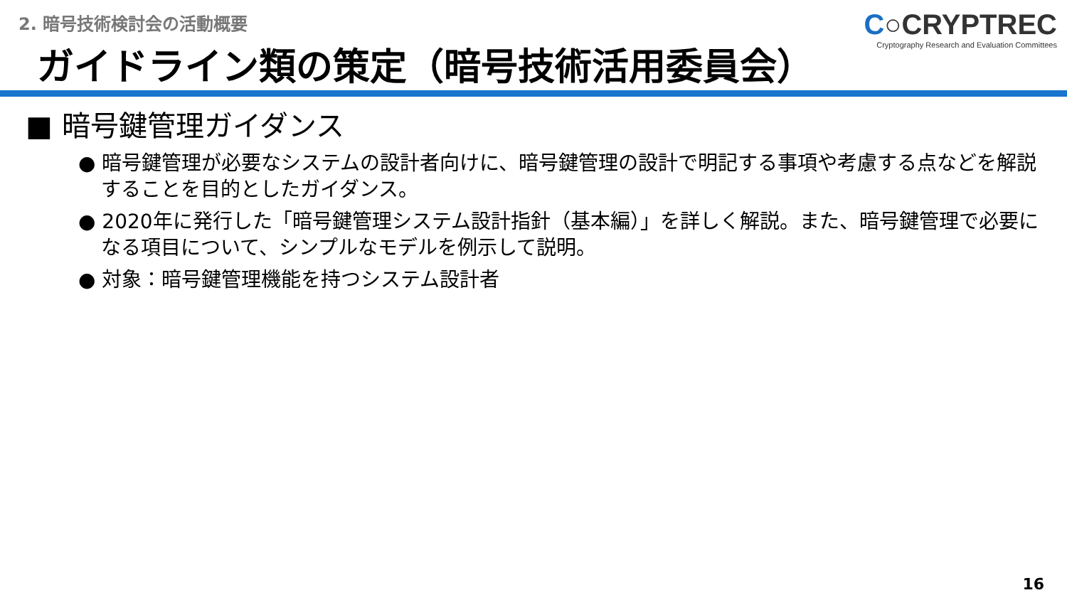2. 暗号技術検討会の活動概要
C○CRYPTREC
Cryptography Research and Evaluation Committees
ガイドライン類の策定（暗号技術活用委員会）
■ 暗号鍵管理ガイダンス
● 暗号鍵管理が必要なシステムの設計者向けに、暗号鍵管理の設計で明記する事項や考慮する点などを解説することを目的としたガイダンス。
● 2020年に発行した「暗号鍵管理システム設計指針（基本編）」を詳しく解説。また、暗号鍵管理で必要になる項目について、シンプルなモデルを例示して説明。
● 対象：暗号鍵管理機能を持つシステム設計者
16